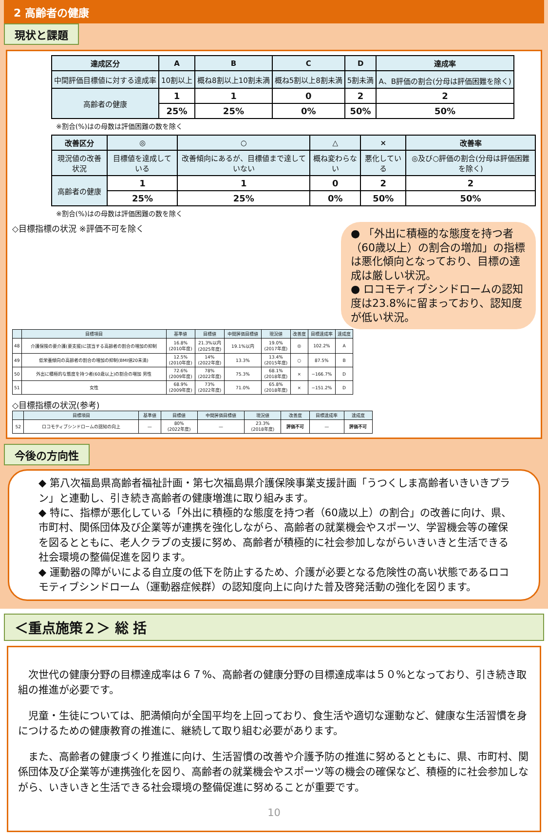2 高齢者の健康
現状と課題
| 達成区分 | A | B | C | D | 達成率 |
| --- | --- | --- | --- | --- | --- |
| 中間評価目標値に対する達成率 | 10割以上 | 概ね8割以上10割未満 | 概ね5割以上8割未満 | 5割未満 | A、B評価の割合(分母は評価困難を除く) |
| 高齢者の健康 | 1 | 1 | 0 | 2 | 2 |
| | 25% | 25% | 0% | 50% | 50% |
※割合(%)はの母数は評価困難の数を除く
| 改善区分 | ◎ | ○ | △ | × | 改善率 |
| --- | --- | --- | --- | --- | --- |
| 現況値の改善状況 | 目標値を達成している | 改善傾向にあるが、目標値まで達していない | 概ね変わらない | 悪化している | ◎及び○評価の割合(分母は評価困難を除く) |
| 高齢者の健康 | 1 | 1 | 0 | 2 | 2 |
| | 25% | 25% | 0% | 50% | 50% |
※割合(%)はの母数は評価困難の数を除く
● 「外出に積極的な態度を持つ者（60歳以上）の割合の増加」の指標は悪化傾向となっており、目標の達成は厳しい状況。
● ロコモティブシンドロームの認知度は23.8%に留まっており、認知度が低い状況。
◇目標指標の状況 ※評価不可を除く
| | 目標項目 | 基準値 | 目標値 | 中間評価目標値 | 現況値 | 改善度 | 目標達成率 | 達成度 |
| --- | --- | --- | --- | --- | --- | --- | --- | --- |
| 48 | 介護保険の要介護(要支援)に該当する高齢者の割合の増加の抑制 | 16.8% (2010年度) | 21.3%以内 (2025年度) | 19.1%以内 | 19.0% (2017年度) | ◎ | 102.2% | A |
| 49 | 低栄養傾向の高齢者の割合の増加の抑制(BMI値20未満) | 12.5% (2010年度) | 14% (2022年度) | 13.3% | 13.4% (2015年度) | ○ | 87.5% | B |
| 50 | 外出に積極的な態度を持つ者(60歳以上)の割合の増加 男性 | 72.6% (2009年度) | 78% (2022年度) | 75.3% | 68.1% (2018年度) | × | −166.7% | D |
| 51 | 女性 | 68.9% (2009年度) | 73% (2022年度) | 71.0% | 65.8% (2018年度) | × | −151.2% | D |
◇目標指標の状況(参考)
| | 目標項目 | 基準値 | 目標値 | 中間評価目標値 | 現況値 | 改善度 | 目標達成率 | 達成度 |
| --- | --- | --- | --- | --- | --- | --- | --- | --- |
| 52 | ロコモティブシンドロームの認知の向上 | — | 80% (2022年度) | — | 23.3% (2018年度) | 評価不可 | — | 評価不可 |
今後の方向性
◆ 第八次福島県高齢者福祉計画・第七次福島県介護保険事業支援計画「うつくしま高齢者いきいきプラン」と連動し、引き続き高齢者の健康増進に取り組みます。
◆ 特に、指標が悪化している「外出に積極的な態度を持つ者（60歳以上）の割合」の改善に向け、県、市町村、関係団体及び企業等が連携を強化しながら、高齢者の就業機会やスポーツ、学習機会等の確保を図るとともに、老人クラブの支援に努め、高齢者が積極的に社会参加しながらいきいきと生活できる社会環境の整備促進を図ります。
◆ 運動器の障がいによる自立度の低下を防止するため、介護が必要となる危険性の高い状態であるロコモティブシンドローム（運動器症候群）の認知度向上に向けた普及啓発活動の強化を図ります。
＜重点施策２＞ 総 括
　次世代の健康分野の目標達成率は６７%、高齢者の健康分野の目標達成率は５０%となっており、引き続き取組の推進が必要です。
　児童・生徒については、肥満傾向が全国平均を上回っており、食生活や適切な運動など、健康な生活習慣を身につけるための健康教育の推進に、継続して取り組む必要があります。
　また、高齢者の健康づくり推進に向け、生活習慣の改善や介護予防の推進に努めるとともに、県、市町村、関係団体及び企業等が連携強化を図り、高齢者の就業機会やスポーツ等の機会の確保など、積極的に社会参加しながら、いきいきと生活できる社会環境の整備促進に努めることが重要です。
10